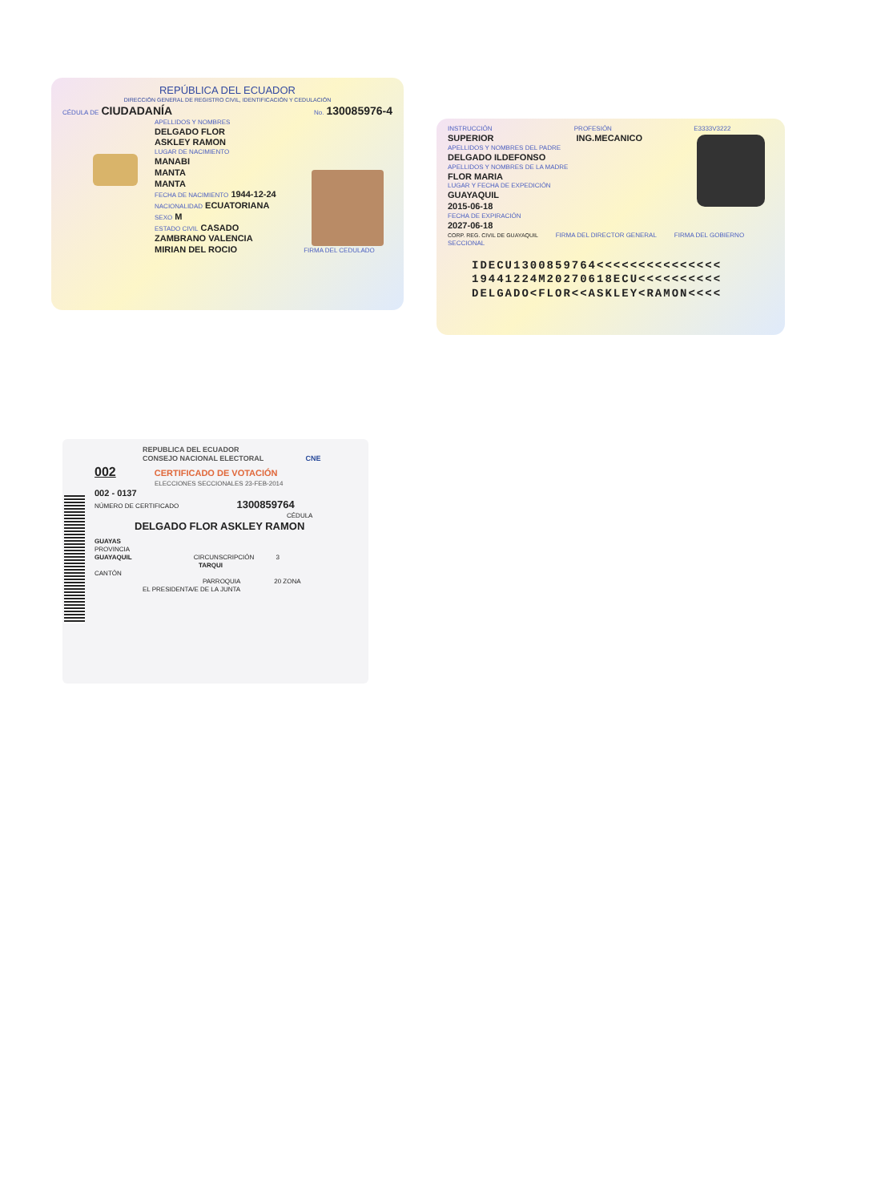REPÚBLICA DEL ECUADOR
DIRECCIÓN GENERAL DE REGISTRO CIVIL, IDENTIFICACIÓN Y CEDULACIÓN
CÉDULA DE CIUDADANÍA No. 130085976-4
APELLIDOS Y NOMBRES
DELGADO FLOR
ASKLEY RAMON
LUGAR DE NACIMIENTO
MANABI
MANTA
MANTA
FECHA DE NACIMIENTO 1944-12-24
NACIONALIDAD ECUATORIANA
SEXO M
ESTADO CIVIL CASADO
ZAMBRANO VALENCIA
MIRIAN DEL ROCIO FIRMA DEL CEDULADO
INSTRUCCIÓN PROFESIÓN E3333V3222
SUPERIOR ING.MECANICO
APELLIDOS Y NOMBRES DEL PADRE
DELGADO ILDEFONSO
APELLIDOS Y NOMBRES DE LA MADRE
FLOR MARIA
LUGAR Y FECHA DE EXPEDICIÓN
GUAYAQUIL
2015-06-18
FECHA DE EXPIRACIÓN
2027-06-18
CORP. REG. CIVIL DE GUAYAQUIL FIRMA DEL DIRECTOR GENERAL FIRMA DEL GOBIERNO SECCIONAL
IDECU1300859764<<<<<<<<<<<<<<<
19441224M20270618ECU<<<<<<<<<<
DELGADO<FLOR<<ASKLEY<RAMON<<<<
REPUBLICA DEL ECUADOR
CONSEJO NACIONAL ELECTORAL CNE
002 CERTIFICADO DE VOTACIÓN
ELECCIONES SECCIONALES 23-FEB-2014
002 - 0137
NÚMERO DE CERTIFICADO 1300859764
CÉDULA
DELGADO FLOR ASKLEY RAMON
GUAYAS
PROVINCIA
GUAYAQUIL CIRCUNSCRIPCIÓN 3
TARQUI
CANTÓN
PARROQUIA 20 ZONA
EL PRESIDENTA/E DE LA JUNTA